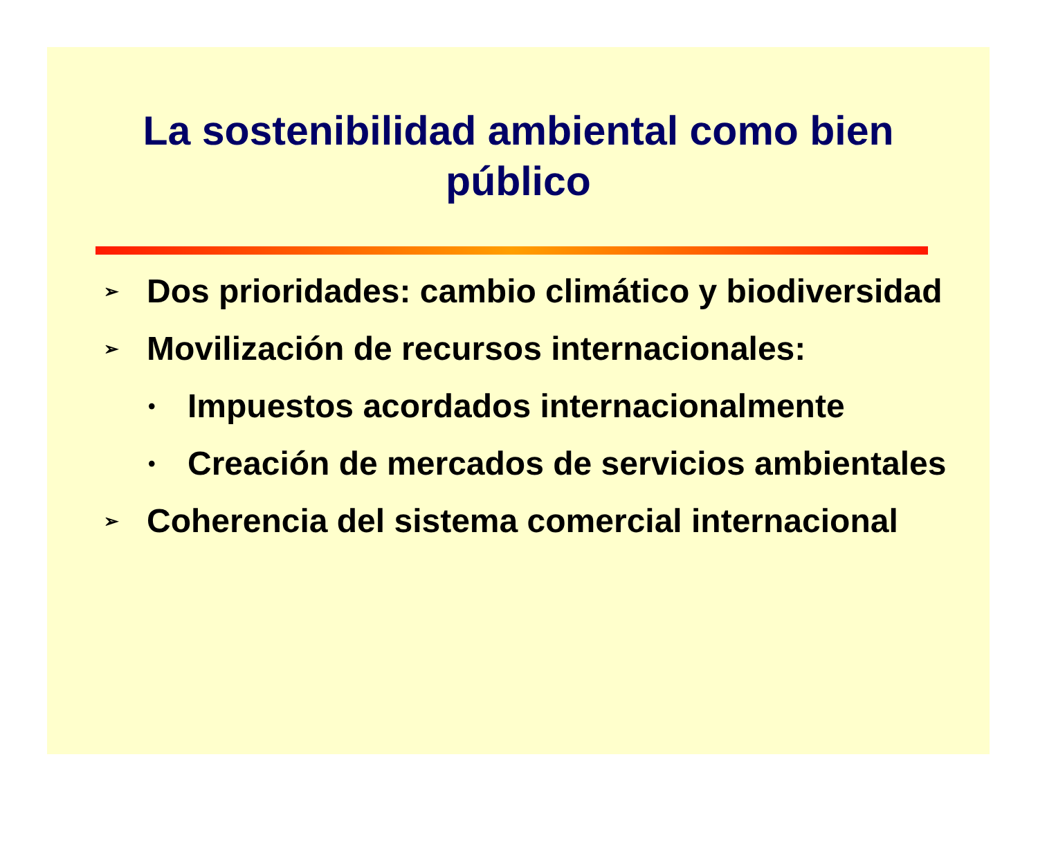La sostenibilidad ambiental como bien público
➢ Dos prioridades: cambio climático y biodiversidad
➢ Movilización de recursos internacionales:
• Impuestos acordados internacionalmente
• Creación de mercados de servicios ambientales
➢ Coherencia del sistema comercial internacional